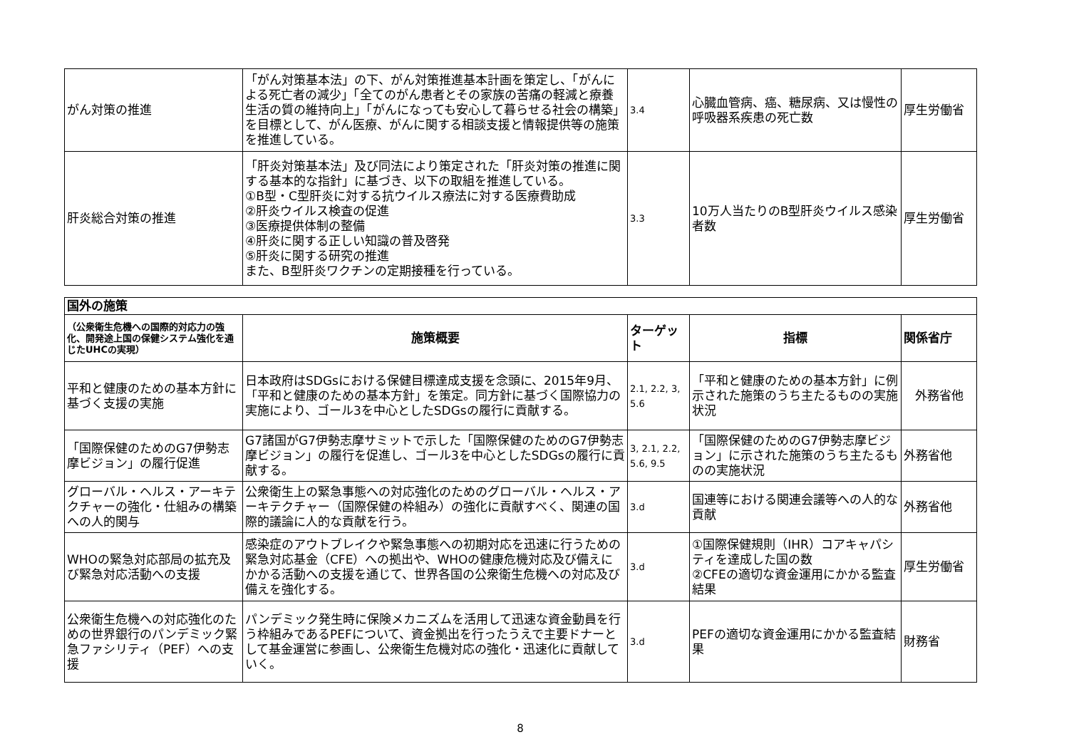| がん対策の推進 | 「がん対策基本法」の下、がん対策推進基本計画を策定し、「がんによる死亡者の減少」「全てのがん患者とその家族の苦痛の軽減と療養生活の質の維持向上」「がんになっても安心して暮らせる社会の構築」を目標として、がん医療、がんに関する相談支援と情報提供等の施策を推進している。 | 3.4 | 心臓血管病、癌、糖尿病、又は慢性の呼吸器系疾患の死亡数 | 厚生労働省 |
| 肝炎総合対策の推進 | 「肝炎対策基本法」及び同法により策定された「肝炎対策の推進に関する基本的な指針」に基づき、以下の取組を推進している。 ①B型・C型肝炎に対する抗ウイルス療法に対する医療費助成 ②肝炎ウイルス検査の促進 ③医療提供体制の整備 ④肝炎に関する正しい知識の普及啓発 ⑤肝炎に関する研究の推進 また、B型肝炎ワクチンの定期接種を行っている。 | 3.3 | 10万人当たりのB型肝炎ウイルス感染者数 | 厚生労働省 |
| 国外の施策 | | | | |
| --- | --- | --- | --- | --- |
| （公衆衛生危機への国際的対応力の強化、開発途上国の保健システム強化を通じたUHCの実現） | 施策概要 | ターゲット | 指標 | 関係省庁 |
| 平和と健康のための基本方針に基づく支援の実施 | 日本政府はSDGsにおける保健目標達成支援を念頭に、2015年9月、「平和と健康のための基本方針」を策定。同方針に基づく国際協力の実施により、ゴール3を中心としたSDGsの履行に貢献する。 | 2.1, 2.2, 3, 5.6 | 「平和と健康のための基本方針」に例示された施策のうち主たるものの実施状況 | 外務省他 |
| 「国際保健のためのG7伊勢志摩ビジョン」の履行促進 | G7諸国がG7伊勢志摩サミットで示した「国際保健のためのG7伊勢志摩ビジョン」の履行を促進し、ゴール3を中心としたSDGsの履行に貢献する。 | 3, 2.1, 2.2, 5.6, 9.5 | 「国際保健のためのG7伊勢志摩ビジョン」に示された施策のうち主たるものの実施状況 | 外務省他 |
| グローバル・ヘルス・アーキテクチャーの強化・仕組みの構築への人的関与 | 公衆衛生上の緊急事態への対応強化のためのグローバル・ヘルス・アーキテクチャー（国際保健の枠組み）の強化に貢献すべく、関連の国際的議論に人的な貢献を行う。 | 3.d | 国連等における関連会議等への人的な貢献 | 外務省他 |
| WHOの緊急対応部局の拡充及び緊急対応活動への支援 | 感染症のアウトブレイクや緊急事態への初期対応を迅速に行うための緊急対応基金（CFE）への拠出や、WHOの健康危機対応及び備えにかかる活動への支援を通じて、世界各国の公衆衛生危機への対応及び備えを強化する。 | 3.d | ①国際保健規則（IHR）コアキャパシティを達成した国の数 ②CFEの適切な資金運用にかかる監査結果 | 厚生労働省 |
| 公衆衛生危機への対応強化のための世界銀行のパンデミック緊急ファシリティ（PEF）への支援 | パンデミック発生時に保険メカニズムを活用して迅速な資金動員を行う枠組みであるPEFについて、資金拠出を行ったうえで主要ドナーとして基金運営に参画し、公衆衛生危機対応の強化・迅速化に貢献していく。 | 3.d | PEFの適切な資金運用にかかる監査結果 | 財務省 |
8